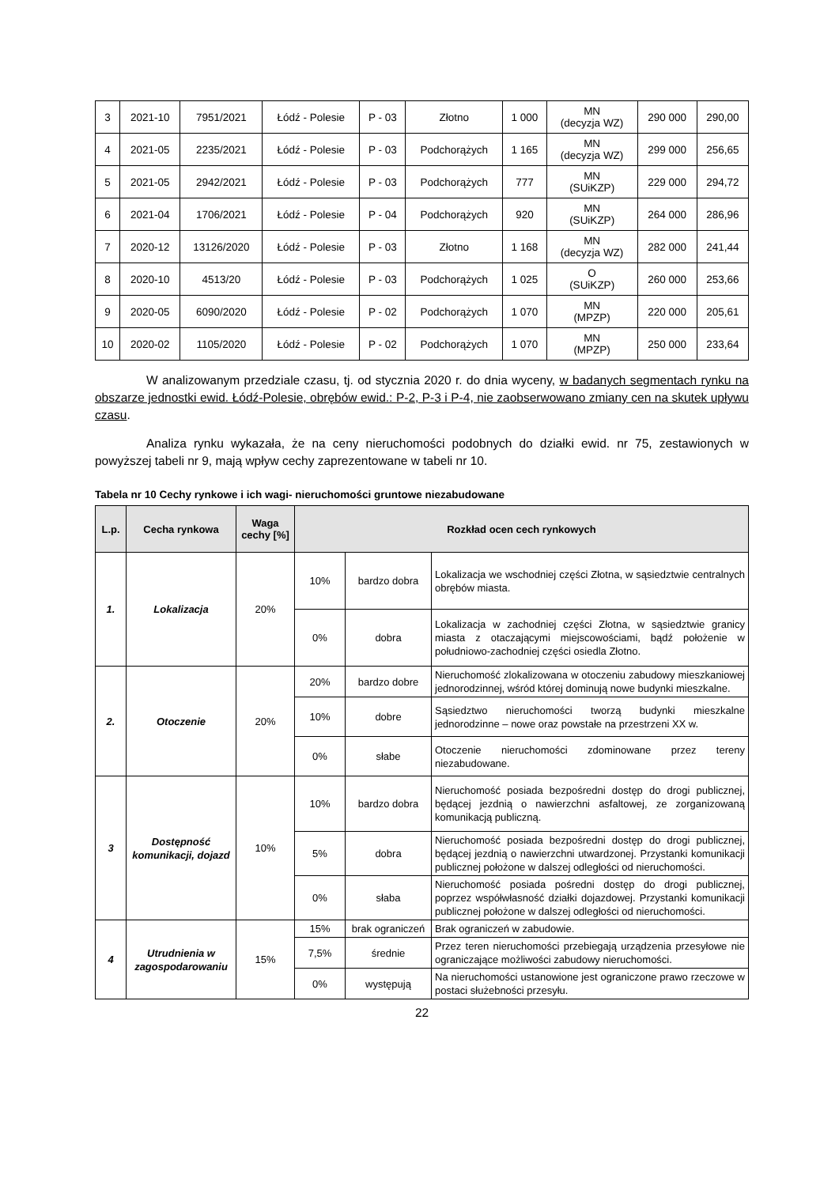| 3 | 2021-10 | 7951/2021 | Łódź - Polesie | P - 03 | Złotno | 1 000 | MN (decyzja WZ) | 290 000 | 290,00 |
| 4 | 2021-05 | 2235/2021 | Łódź - Polesie | P - 03 | Podchorążych | 1 165 | MN (decyzja WZ) | 299 000 | 256,65 |
| 5 | 2021-05 | 2942/2021 | Łódź - Polesie | P - 03 | Podchorążych | 777 | MN (SUiKZP) | 229 000 | 294,72 |
| 6 | 2021-04 | 1706/2021 | Łódź - Polesie | P - 04 | Podchorążych | 920 | MN (SUiKZP) | 264 000 | 286,96 |
| 7 | 2020-12 | 13126/2020 | Łódź - Polesie | P - 03 | Złotno | 1 168 | MN (decyzja WZ) | 282 000 | 241,44 |
| 8 | 2020-10 | 4513/20 | Łódź - Polesie | P - 03 | Podchorążych | 1 025 | O (SUiKZP) | 260 000 | 253,66 |
| 9 | 2020-05 | 6090/2020 | Łódź - Polesie | P - 02 | Podchorążych | 1 070 | MN (MPZP) | 220 000 | 205,61 |
| 10 | 2020-02 | 1105/2020 | Łódź - Polesie | P - 02 | Podchorążych | 1 070 | MN (MPZP) | 250 000 | 233,64 |
W analizowanym przedziale czasu, tj. od stycznia 2020 r. do dnia wyceny, w badanych segmentach rynku na obszarze jednostki ewid. Łódź-Polesie, obrębów ewid.: P-2, P-3 i P-4, nie zaobserwowano zmiany cen na skutek upływu czasu.
Analiza rynku wykazała, że na ceny nieruchomości podobnych do działki ewid. nr 75, zestawionych w powyższej tabeli nr 9, mają wpływ cechy zaprezentowane w tabeli nr 10.
Tabela nr 10 Cechy rynkowe i ich wagi- nieruchomości gruntowe niezabudowane
| L.p. | Cecha rynkowa | Waga cechy [%] | Rozkład ocen cech rynkowych | | |
| --- | --- | --- | --- | --- | --- |
| 1. | Lokalizacja | 20% | 10% | bardzo dobra | Lokalizacja we wschodniej części Złotna, w sąsiedztwie centralnych obrębów miasta. |
| | | | 0% | dobra | Lokalizacja w zachodniej części Złotna, w sąsiedztwie granicy miasta z otaczającymi miejscowościami, bądź położenie w południowo-zachodniej części osiedla Złotno. |
| 2. | Otoczenie | 20% | 20% | bardzo dobre | Nieruchomość zlokalizowana w otoczeniu zabudowy mieszkaniowej jednorodzinnej, wśród której dominują nowe budynki mieszkalne. |
| | | | 10% | dobre | Sąsiedztwo nieruchomości tworzą budynki mieszkalne jednorodzinne – nowe oraz powstałe na przestrzeni XX w. |
| | | | 0% | słabe | Otoczenie nieruchomości zdominowane przez tereny niezabudowane. |
| 3 | Dostępność komunikacji, dojazd | 10% | 10% | bardzo dobra | Nieruchomość posiada bezpośredni dostęp do drogi publicznej, będącej jezdnią o nawierzchni asfaltowej, ze zorganizowaną komunikacją publiczną. |
| | | | 5% | dobra | Nieruchomość posiada bezpośredni dostęp do drogi publicznej, będącej jezdnią o nawierzchni utwardzonej. Przystanki komunikacji publicznej położone w dalszej odległości od nieruchomości. |
| | | | 0% | słaba | Nieruchomość posiada pośredni dostęp do drogi publicznej, poprzez współwłasność działki dojazdowej. Przystanki komunikacji publicznej położone w dalszej odległości od nieruchomości. |
| 4 | Utrudnienia w zagospodarowaniu | 15% | 15% | brak ograniczeń | Brak ograniczeń w zabudowie. |
| | | | 7,5% | średnie | Przez teren nieruchomości przebiegają urządzenia przesyłowe nie ograniczające możliwości zabudowy nieruchomości. |
| | | | 0% | występują | Na nieruchomości ustanowione jest ograniczone prawo rzeczowe w postaci służebności przesyłu. |
22